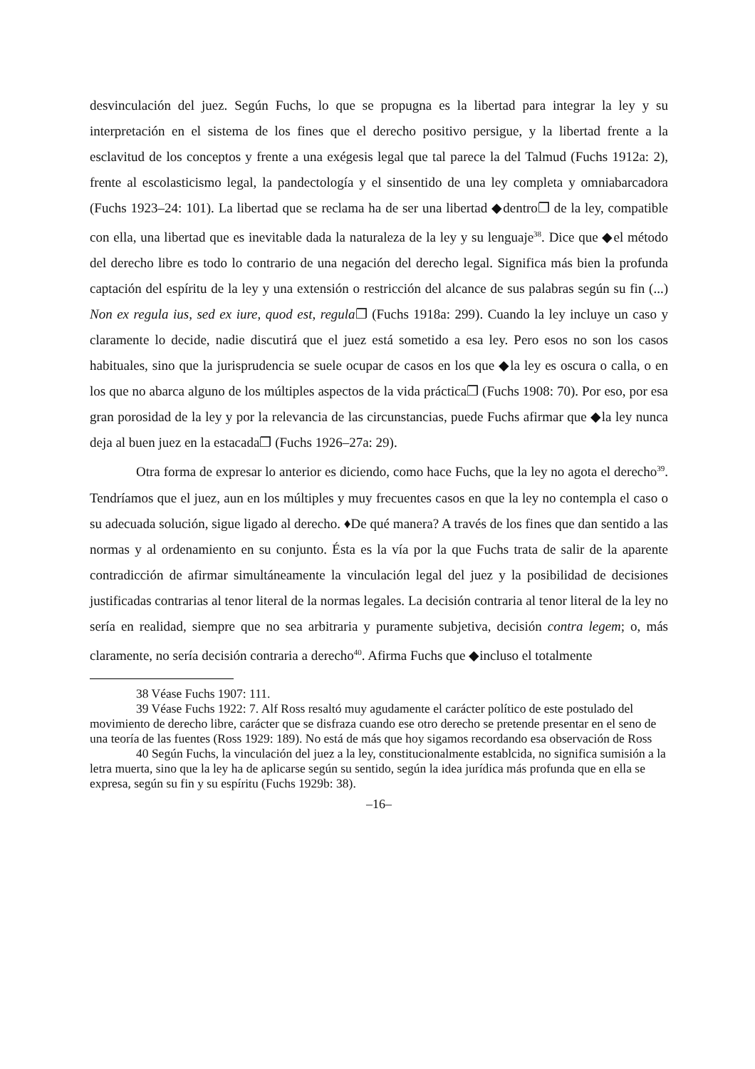desvinculación del juez. Según Fuchs, lo que se propugna es la libertad para integrar la ley y su interpretación en el sistema de los fines que el derecho positivo persigue, y la libertad frente a la esclavitud de los conceptos y frente a una exégesis legal que tal parece la del Talmud (Fuchs 1912a: 2), frente al escolasticismo legal, la pandectología y el sinsentido de una ley completa y omniabarcadora (Fuchs 1923–24: 101). La libertad que se reclama ha de ser una libertad ◆dentro❐ de la ley, compatible con ella, una libertad que es inevitable dada la naturaleza de la ley y su lenguaje<sup>38</sup>. Dice que ◆el método del derecho libre es todo lo contrario de una negación del derecho legal. Significa más bien la profunda captación del espíritu de la ley y una extensión o restricción del alcance de sus palabras según su fin (...) Non ex regula ius, sed ex iure, quod est, regula❐ (Fuchs 1918a: 299). Cuando la ley incluye un caso y claramente lo decide, nadie discutirá que el juez está sometido a esa ley. Pero esos no son los casos habituales, sino que la jurisprudencia se suele ocupar de casos en los que ◆la ley es oscura o calla, o en los que no abarca alguno de los múltiples aspectos de la vida práctica❐ (Fuchs 1908: 70). Por eso, por esa gran porosidad de la ley y por la relevancia de las circunstancias, puede Fuchs afirmar que ◆la ley nunca deja al buen juez en la estacada❐ (Fuchs 1926–27a: 29).
Otra forma de expresar lo anterior es diciendo, como hace Fuchs, que la ley no agota el derecho<sup>39</sup>. Tendríamos que el juez, aun en los múltiples y muy frecuentes casos en que la ley no contempla el caso o su adecuada solución, sigue ligado al derecho. ♦De qué manera? A través de los fines que dan sentido a las normas y al ordenamiento en su conjunto. Ésta es la vía por la que Fuchs trata de salir de la aparente contradicción de afirmar simultáneamente la vinculación legal del juez y la posibilidad de decisiones justificadas contrarias al tenor literal de la normas legales. La decisión contraria al tenor literal de la ley no sería en realidad, siempre que no sea arbitraria y puramente subjetiva, decisión contra legem; o, más claramente, no sería decisión contraria a derecho<sup>40</sup>. Afirma Fuchs que ◆incluso el totalmente
38 Véase Fuchs 1907: 111.
39 Véase Fuchs 1922: 7. Alf Ross resaltó muy agudamente el carácter político de este postulado del movimiento de derecho libre, carácter que se disfraza cuando ese otro derecho se pretende presentar en el seno de una teoría de las fuentes (Ross 1929: 189). No está de más que hoy sigamos recordando esa observación de Ross
40 Según Fuchs, la vinculación del juez a la ley, constitucionalmente establcida, no significa sumisión a la letra muerta, sino que la ley ha de aplicarse según su sentido, según la idea jurídica más profunda que en ella se expresa, según su fin y su espíritu (Fuchs 1929b: 38).
–16–